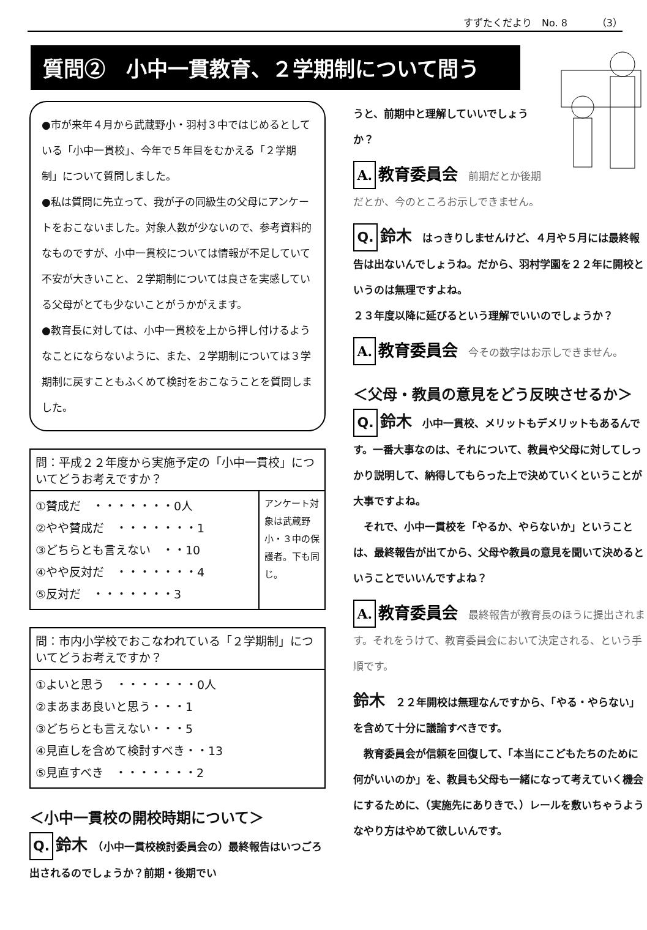すずたくだより　No. 8　　　（3）
質問②　小中一貫教育、２学期制について問う
●市が来年４月から武蔵野小・羽村３中ではじめるとしている「小中一貫校」、今年で５年目をむかえる「２学期制」について質問しました。
●私は質問に先立って、我が子の同級生の父母にアンケートをおこないました。対象人数が少ないので、参考資料的なものですが、小中一貫校については情報が不足していて不安が大きいこと、２学期制については良さを実感している父母がとても少ないことがうかがえます。
●教育長に対しては、小中一貫校を上から押し付けるようなことにならないように、また、２学期制については３学期制に戻すこともふくめて検討をおこなうことを質問しました。
| 問：平成２２年度から実施予定の「小中一貫校」についてどうお考えですか？ | |
| --- | --- |
| ①賛成だ ・・・・・・・0人 ②やや賛成だ ・・・・・・・1 ③どちらとも言えない ・・10 ④やや反対だ ・・・・・・・4 ⑤反対だ ・・・・・・・3 | アンケート対象は武蔵野小・３中の保護者。下も同じ。 |
| 問：市内小学校でおこなわれている「２学期制」についてどうお考えですか？ |
| --- |
| ①よいと思う ・・・・・・・0人 ②まあまあ良いと思う・・・1 ③どちらとも言えない・・・5 ④見直しを含めて検討すべき・・13 ⑤見直すべき ・・・・・・・2 |
＜小中一貫校の開校時期について＞
Q. 鈴木　（小中一貫校検討委員会の）最終報告はいつごろ出されるのでしょうか？前期・後期でい
うと、前期中と理解していいでしょうか？
A. 教育委員会　前期だとか後期だとか、今のところお示しできません。
Q. 鈴木　はっきりしませんけど、４月や５月には最終報告は出ないんでしょうね。だから、羽村学園を２２年に開校というのは無理ですよね。
２３年度以降に延びるという理解でいいのでしょうか？
A. 教育委員会　今その数字はお示しできません。
＜父母・教員の意見をどう反映させるか＞
Q. 鈴木　小中一貫校、メリットもデメリットもあるんです。一番大事なのは、それについて、教員や父母に対してしっかり説明して、納得してもらった上で決めていくということが大事ですよね。
　それで、小中一貫校を「やるか、やらないか」ということは、最終報告が出てから、父母や教員の意見を聞いて決めるということでいいんですよね？
A. 教育委員会　最終報告が教育長のほうに提出されます。それをうけて、教育委員会において決定される、という手順です。
鈴木　２２年開校は無理なんですから、「やる・やらない」を含めて十分に議論すべきです。
　教育委員会が信頼を回復して、「本当にこどもたちのために何がいいのか」を、教員も父母も一緒になって考えていく機会にするために、（実施先にありきで、）レールを敷いちゃうようなやり方はやめて欲しいんです。